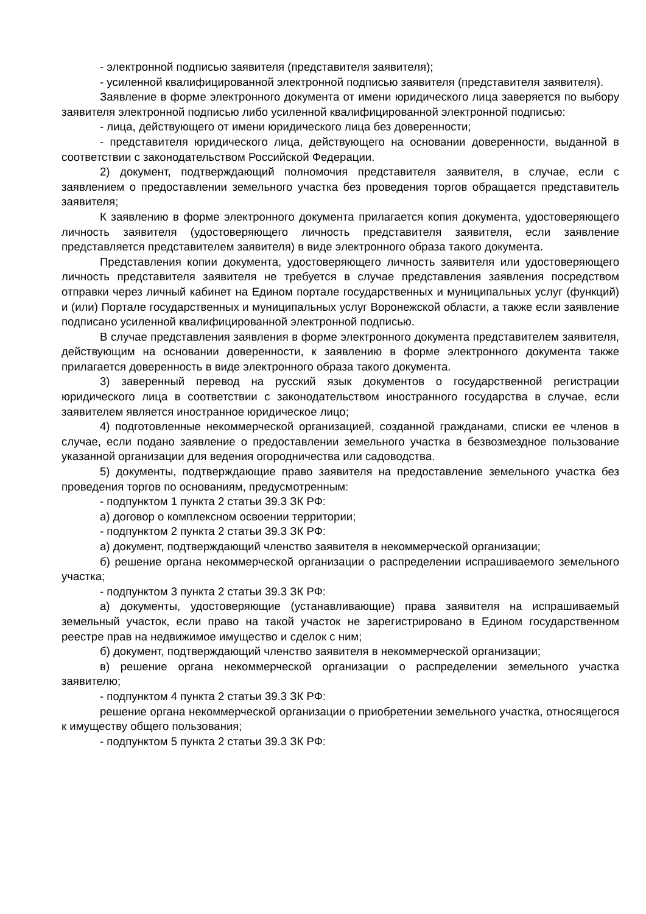- электронной подписью заявителя (представителя заявителя);
- усиленной квалифицированной электронной подписью заявителя (представителя заявителя).
Заявление в форме электронного документа от имени юридического лица заверяется по выбору заявителя электронной подписью либо усиленной квалифицированной электронной подписью:
- лица, действующего от имени юридического лица без доверенности;
- представителя юридического лица, действующего на основании доверенности, выданной в соответствии с законодательством Российской Федерации.
2) документ, подтверждающий полномочия представителя заявителя, в случае, если с заявлением о предоставлении земельного участка без проведения торгов обращается представитель заявителя;
К заявлению в форме электронного документа прилагается копия документа, удостоверяющего личность заявителя (удостоверяющего личность представителя заявителя, если заявление представляется представителем заявителя) в виде электронного образа такого документа.
Представления копии документа, удостоверяющего личность заявителя или удостоверяющего личность представителя заявителя не требуется в случае представления заявления посредством отправки через личный кабинет на Едином портале государственных и муниципальных услуг (функций) и (или) Портале государственных и муниципальных услуг Воронежской области, а также если заявление подписано усиленной квалифицированной электронной подписью.
В случае представления заявления в форме электронного документа представителем заявителя, действующим на основании доверенности, к заявлению в форме электронного документа также прилагается доверенность в виде электронного образа такого документа.
3) заверенный перевод на русский язык документов о государственной регистрации юридического лица в соответствии с законодательством иностранного государства в случае, если заявителем является иностранное юридическое лицо;
4) подготовленные некоммерческой организацией, созданной гражданами, списки ее членов в случае, если подано заявление о предоставлении земельного участка в безвозмездное пользование указанной организации для ведения огородничества или садоводства.
5) документы, подтверждающие право заявителя на предоставление земельного участка без проведения торгов по основаниям, предусмотренным:
- подпунктом 1 пункта 2 статьи 39.3 ЗК РФ:
а) договор о комплексном освоении территории;
- подпунктом 2 пункта 2 статьи 39.3 ЗК РФ:
а) документ, подтверждающий членство заявителя в некоммерческой организации;
б) решение органа некоммерческой организации о распределении испрашиваемого земельного участка;
- подпунктом 3 пункта 2 статьи 39.3 ЗК РФ:
а) документы, удостоверяющие (устанавливающие) права заявителя на испрашиваемый земельный участок, если право на такой участок не зарегистрировано в Едином государственном реестре прав на недвижимое имущество и сделок с ним;
б) документ, подтверждающий членство заявителя в некоммерческой организации;
в) решение органа некоммерческой организации о распределении земельного участка заявителю;
- подпунктом 4 пункта 2 статьи 39.3 ЗК РФ:
решение органа некоммерческой организации о приобретении земельного участка, относящегося к имуществу общего пользования;
- подпунктом 5 пункта 2 статьи 39.3 ЗК РФ: